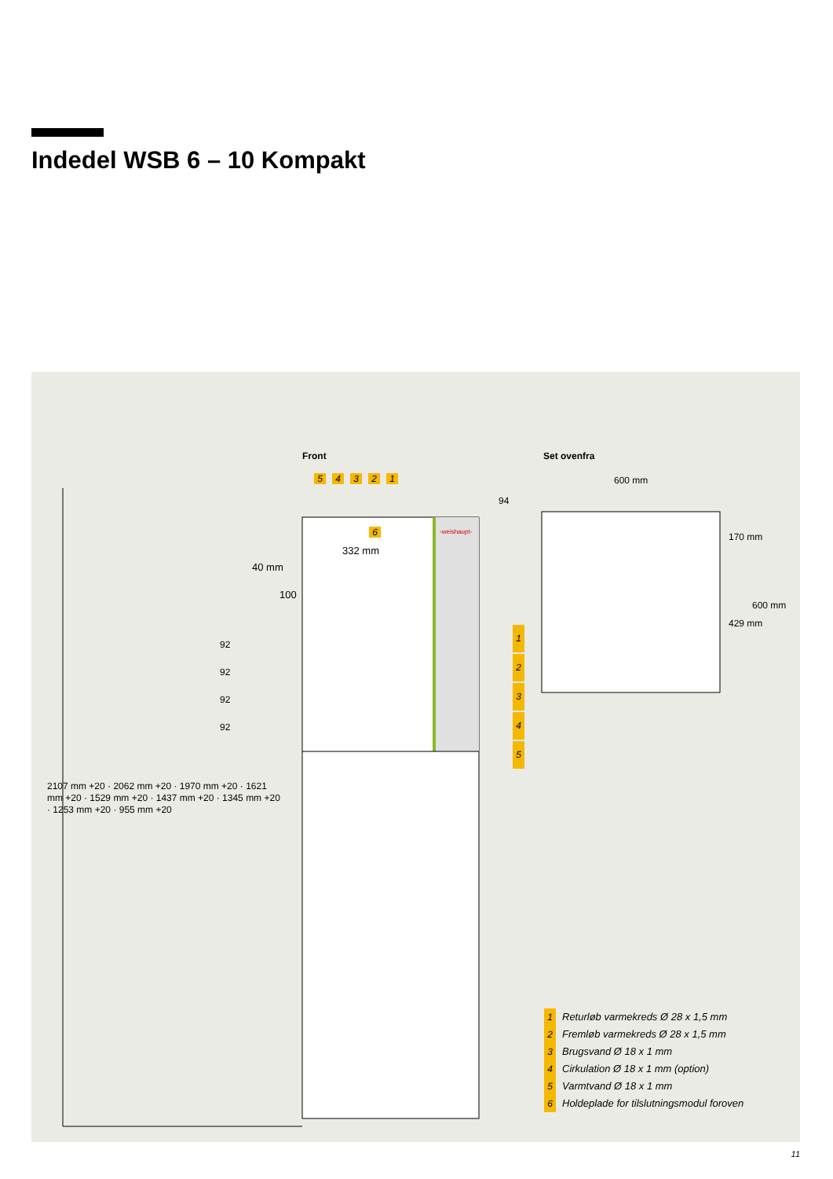Indedel WSB 6 – 10 Kompakt
Front Set ovenfra
54321
6 -weishaupt-
332 mm
40 mm
100
600 mm
94
170 mm
429 mm
600 mm
1
2
3
4
5
92
92
92
92
2107 mm +20 · 2062 mm +20 · 1970 mm +20 · 1621 mm +20 · 1529 mm +20 · 1437 mm +20 · 1345 mm +20 · 1253 mm +20 · 955 mm +20
1 Returløb varmekreds Ø 28 x 1,5 mm
2 Fremløb varmekreds Ø 28 x 1,5 mm
3 Brugsvand Ø 18 x 1 mm
4 Cirkulation Ø 18 x 1 mm (option)
5 Varmtvand Ø 18 x 1 mm
6 Holdeplade for tilslutningsmodul foroven
11